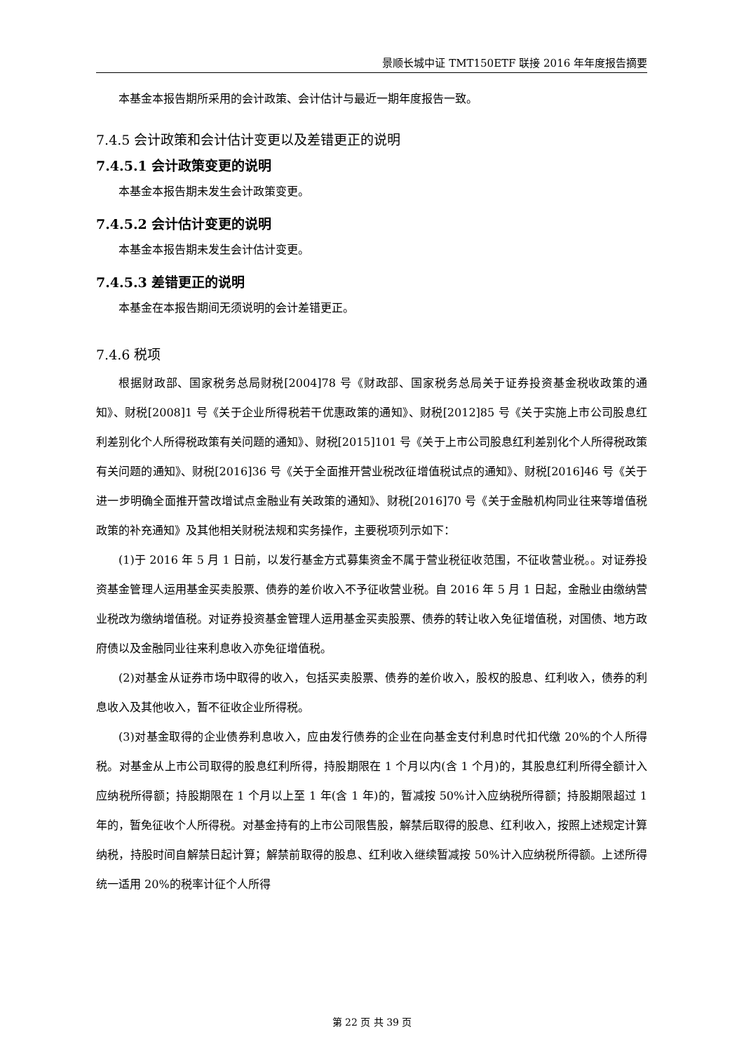景顺长城中证 TMT150ETF 联接 2016 年年度报告摘要
本基金本报告期所采用的会计政策、会计估计与最近一期年度报告一致。
7.4.5 会计政策和会计估计变更以及差错更正的说明
7.4.5.1 会计政策变更的说明
本基金本报告期未发生会计政策变更。
7.4.5.2 会计估计变更的说明
本基金本报告期未发生会计估计变更。
7.4.5.3 差错更正的说明
本基金在本报告期间无须说明的会计差错更正。
7.4.6 税项
根据财政部、国家税务总局财税[2004]78 号《财政部、国家税务总局关于证券投资基金税收政策的通知》、财税[2008]1 号《关于企业所得税若干优惠政策的通知》、财税[2012]85 号《关于实施上市公司股息红利差别化个人所得税政策有关问题的通知》、财税[2015]101 号《关于上市公司股息红利差别化个人所得税政策有关问题的通知》、财税[2016]36 号《关于全面推开营业税改征增值税试点的通知》、财税[2016]46 号《关于进一步明确全面推开营改增试点金融业有关政策的通知》、财税[2016]70 号《关于金融机构同业往来等增值税政策的补充通知》及其他相关财税法规和实务操作，主要税项列示如下：
(1)于 2016 年 5 月 1 日前，以发行基金方式募集资金不属于营业税征收范围，不征收营业税。。对证券投资基金管理人运用基金买卖股票、债券的差价收入不予征收营业税。自 2016 年 5 月 1 日起，金融业由缴纳营业税改为缴纳增值税。对证券投资基金管理人运用基金买卖股票、债券的转让收入免征增值税，对国债、地方政府债以及金融同业往来利息收入亦免征增值税。
(2)对基金从证券市场中取得的收入，包括买卖股票、债券的差价收入，股权的股息、红利收入，债券的利息收入及其他收入，暂不征收企业所得税。
(3)对基金取得的企业债券利息收入，应由发行债券的企业在向基金支付利息时代扣代缴 20%的个人所得税。对基金从上市公司取得的股息红利所得，持股期限在 1 个月以内(含 1 个月)的，其股息红利所得全额计入应纳税所得额；持股期限在 1 个月以上至 1 年(含 1 年)的，暂减按 50%计入应纳税所得额；持股期限超过 1 年的，暂免征收个人所得税。对基金持有的上市公司限售股，解禁后取得的股息、红利收入，按照上述规定计算纳税，持股时间自解禁日起计算；解禁前取得的股息、红利收入继续暂减按 50%计入应纳税所得额。上述所得统一适用 20%的税率计征个人所得
第 22 页 共 39 页